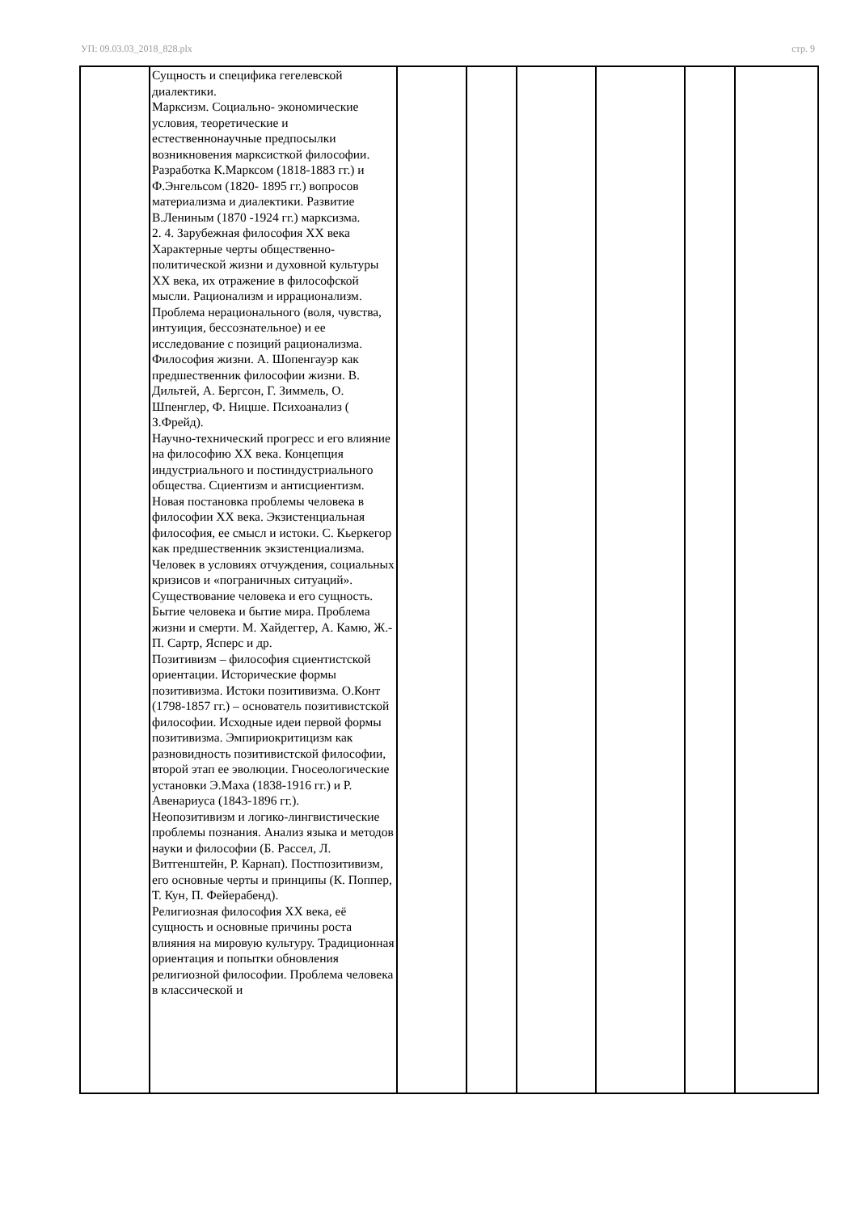УП: 09.03.03_2018_828.plx стр. 9
| | Сущность и специфика гегелевской диалектики. Марксизм. Социально- экономические условия, теоретические и естественнонаучные предпосылки возникновения марксисткой философии. Разработка К.Марксом (1818-1883 гг.) и Ф.Энгельсом (1820- 1895 гг.) вопросов материализма и диалектики. Развитие В.Лениным (1870 -1924 гг.) марксизма. 2. 4. Зарубежная философия XX века Характерные черты общественно-политической жизни и духовной культуры XX века, их отражение в философской мысли. Рационализм и иррационализм. Проблема нерационального (воля, чувства, интуиция, бессознательное) и ее исследование с позиций рационализма. Философия жизни. А. Шопенгауэр как предшественник философии жизни. В. Дильтей, А. Бергсон, Г. Зиммель, О. Шпенглер, Ф. Ницше. Психоанализ ( З.Фрейд). Научно-технический прогресс и его влияние на философию XX века. Концепция индустриального и постиндустриального общества. Сциентизм и антисциентизм. Новая постановка проблемы человека в философии XX века. Экзистенциальная философия, ее смысл и истоки. С. Кьеркегор как предшественник экзистенциализма. Человек в условиях отчуждения, социальных кризисов и «пограничных ситуаций». Существование человека и его сущность. Бытие человека и бытие мира. Проблема жизни и смерти. М. Хайдеггер, А. Камю, Ж.-П. Сартр, Ясперс и др. Позитивизм – философия сциентистской ориентации. Исторические формы позитивизма. Истоки позитивизма. О.Конт (1798-1857 гг.) – основатель позитивистской философии. Исходные идеи первой формы позитивизма. Эмпириокритицизм как разновидность позитивистской философии, второй этап ее эволюции. Гносеологические установки Э.Маха (1838-1916 гг.) и Р. Авенариуса (1843-1896 гг.). Неопозитивизм и логико-лингвистические проблемы познания. Анализ языка и методов науки и философии (Б. Рассел, Л. Витгенштейн, Р. Карнап). Постпозитивизм, его основные черты и принципы (К. Поппер, Т. Кун, П. Фейерабенд). Религиозная философия XX века, её сущность и основные причины роста влияния на мировую культуру. Традиционная ориентация и попытки обновления религиозной философии. Проблема человека в классической и | | | | | | |